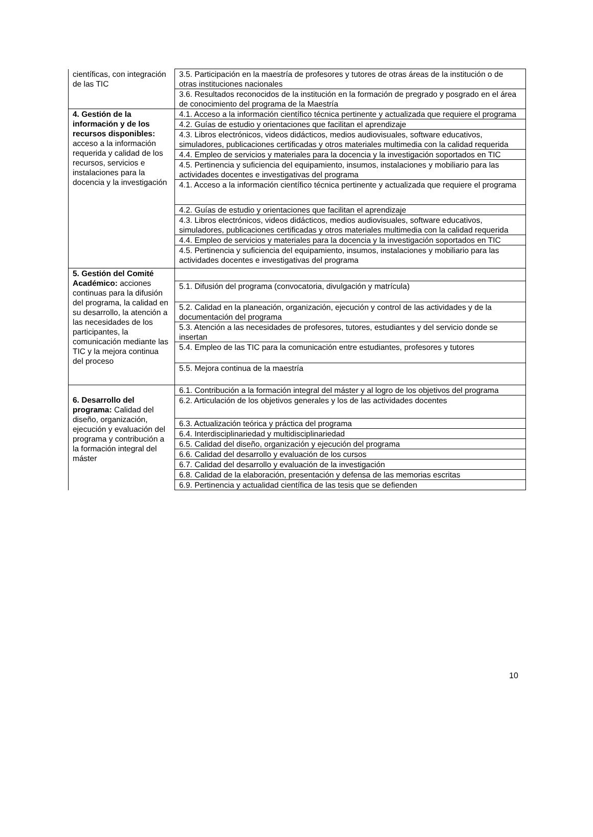| científicas, con integración de las TIC | 3.5. Participación en la maestría de profesores y tutores de otras áreas de la institución o de otras instituciones nacionales |
| | 3.6. Resultados reconocidos de la institución en la formación de pregrado y posgrado en el área de conocimiento del programa de la Maestría |
| 4. Gestión de la información y de los recursos disponibles: acceso a la información requerida y calidad de los recursos, servicios e instalaciones para la docencia y la investigación | 4.1. Acceso a la información científico técnica pertinente y actualizada que requiere el programa |
| | 4.2. Guías de estudio y orientaciones que facilitan el aprendizaje |
| | 4.3. Libros electrónicos, videos didácticos, medios audiovisuales, software educativos, simuladores, publicaciones certificadas y otros materiales multimedia con la calidad requerida |
| | 4.4. Empleo de servicios y materiales para la docencia y la investigación soportados en TIC |
| | 4.5. Pertinencia y suficiencia del equipamiento, insumos, instalaciones y mobiliario para las actividades docentes e investigativas del programa |
| | 4.1. Acceso a la información científico técnica pertinente y actualizada que requiere el programa |
| | 4.2. Guías de estudio y orientaciones que facilitan el aprendizaje |
| | 4.3. Libros electrónicos, videos didácticos, medios audiovisuales, software educativos, simuladores, publicaciones certificadas y otros materiales multimedia con la calidad requerida |
| | 4.4. Empleo de servicios y materiales para la docencia y la investigación soportados en TIC |
| | 4.5. Pertinencia y suficiencia del equipamiento, insumos, instalaciones y mobiliario para las actividades docentes e investigativas del programa |
| 5. Gestión del Comité Académico: acciones continuas para la difusión del programa, la calidad en su desarrollo, la atención a las necesidades de los participantes, la comunicación mediante las TIC y la mejora continua del proceso | |
| | 5.1. Difusión del programa (convocatoria, divulgación y matrícula) |
| | 5.2. Calidad en la planeación, organización, ejecución y control de las actividades y de la documentación del programa |
| | 5.3. Atención a las necesidades de profesores, tutores, estudiantes y del servicio donde se insertan |
| | 5.4. Empleo de las TIC para la comunicación entre estudiantes, profesores y tutores |
| | 5.5. Mejora continua de la maestría |
| 6. Desarrollo del programa: Calidad del diseño, organización, ejecución y evaluación del programa y contribución a la formación integral del máster | 6.1. Contribución a la formación integral del máster y al logro de los objetivos del programa |
| | 6.2. Articulación de los objetivos generales y los de las actividades docentes |
| | 6.3. Actualización teórica y práctica del programa |
| | 6.4. Interdisciplinariedad y multidisciplinariedad |
| | 6.5. Calidad del diseño, organización y ejecución del programa |
| | 6.6. Calidad del desarrollo y evaluación de los cursos |
| | 6.7. Calidad del desarrollo y evaluación de la investigación |
| | 6.8. Calidad de la elaboración, presentación y defensa de las memorias escritas |
| | 6.9. Pertinencia y actualidad científica de las tesis que se defienden |
10